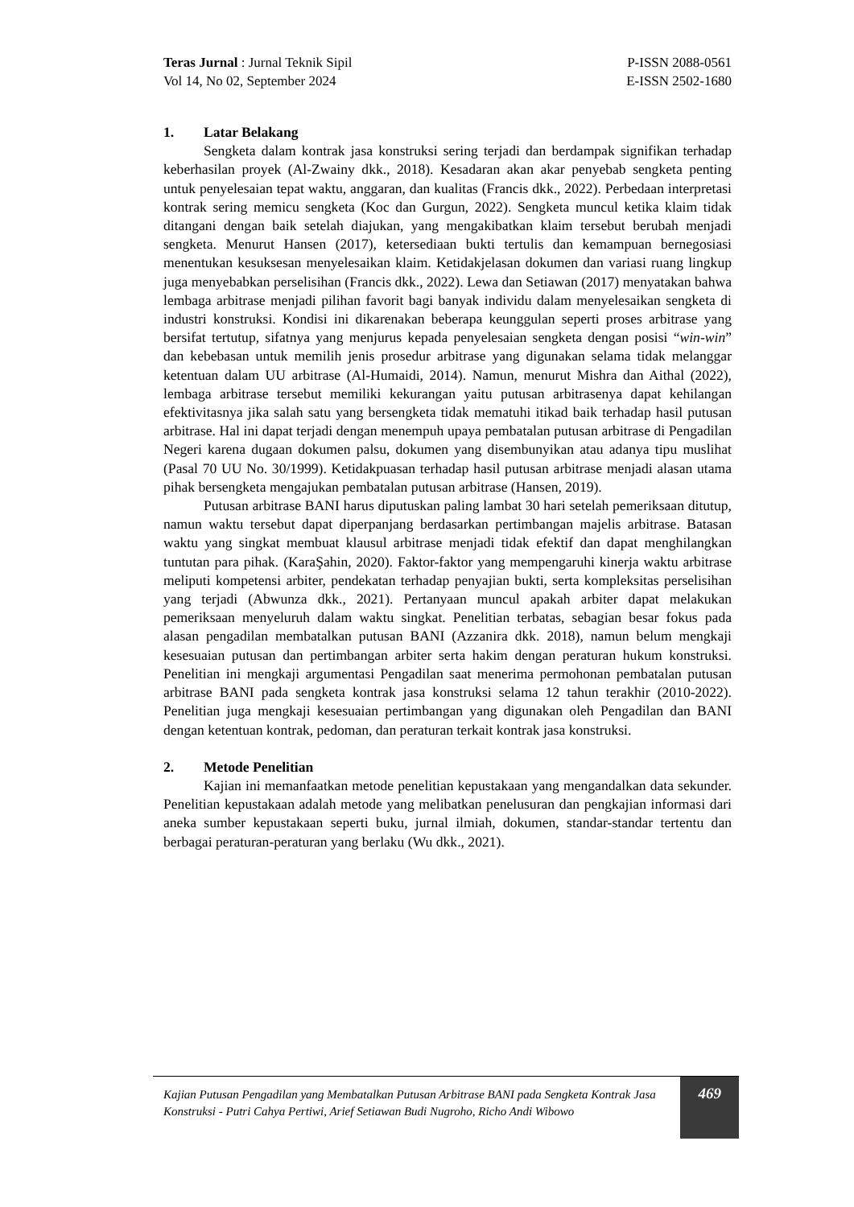Teras Jurnal : Jurnal Teknik Sipil
Vol 14, No 02, September 2024
P-ISSN 2088-0561
E-ISSN 2502-1680
1. Latar Belakang
Sengketa dalam kontrak jasa konstruksi sering terjadi dan berdampak signifikan terhadap keberhasilan proyek (Al-Zwainy dkk., 2018). Kesadaran akan akar penyebab sengketa penting untuk penyelesaian tepat waktu, anggaran, dan kualitas (Francis dkk., 2022). Perbedaan interpretasi kontrak sering memicu sengketa (Koc dan Gurgun, 2022). Sengketa muncul ketika klaim tidak ditangani dengan baik setelah diajukan, yang mengakibatkan klaim tersebut berubah menjadi sengketa. Menurut Hansen (2017), ketersediaan bukti tertulis dan kemampuan bernegosiasi menentukan kesuksesan menyelesaikan klaim. Ketidakjelasan dokumen dan variasi ruang lingkup juga menyebabkan perselisihan (Francis dkk., 2022). Lewa dan Setiawan (2017) menyatakan bahwa lembaga arbitrase menjadi pilihan favorit bagi banyak individu dalam menyelesaikan sengketa di industri konstruksi. Kondisi ini dikarenakan beberapa keunggulan seperti proses arbitrase yang bersifat tertutup, sifatnya yang menjurus kepada penyelesaian sengketa dengan posisi “win-win” dan kebebasan untuk memilih jenis prosedur arbitrase yang digunakan selama tidak melanggar ketentuan dalam UU arbitrase (Al-Humaidi, 2014). Namun, menurut Mishra dan Aithal (2022), lembaga arbitrase tersebut memiliki kekurangan yaitu putusan arbitrasenya dapat kehilangan efektivitasnya jika salah satu yang bersengketa tidak mematuhi itikad baik terhadap hasil putusan arbitrase. Hal ini dapat terjadi dengan menempuh upaya pembatalan putusan arbitrase di Pengadilan Negeri karena dugaan dokumen palsu, dokumen yang disembunyikan atau adanya tipu muslihat (Pasal 70 UU No. 30/1999). Ketidakpuasan terhadap hasil putusan arbitrase menjadi alasan utama pihak bersengketa mengajukan pembatalan putusan arbitrase (Hansen, 2019).
Putusan arbitrase BANI harus diputuskan paling lambat 30 hari setelah pemeriksaan ditutup, namun waktu tersebut dapat diperpanjang berdasarkan pertimbangan majelis arbitrase. Batasan waktu yang singkat membuat klausul arbitrase menjadi tidak efektif dan dapat menghilangkan tuntutan para pihak. (KaraŞahin, 2020). Faktor-faktor yang mempengaruhi kinerja waktu arbitrase meliputi kompetensi arbiter, pendekatan terhadap penyajian bukti, serta kompleksitas perselisihan yang terjadi (Abwunza dkk., 2021). Pertanyaan muncul apakah arbiter dapat melakukan pemeriksaan menyeluruh dalam waktu singkat. Penelitian terbatas, sebagian besar fokus pada alasan pengadilan membatalkan putusan BANI (Azzanira dkk. 2018), namun belum mengkaji kesesuaian putusan dan pertimbangan arbiter serta hakim dengan peraturan hukum konstruksi. Penelitian ini mengkaji argumentasi Pengadilan saat menerima permohonan pembatalan putusan arbitrase BANI pada sengketa kontrak jasa konstruksi selama 12 tahun terakhir (2010-2022). Penelitian juga mengkaji kesesuaian pertimbangan yang digunakan oleh Pengadilan dan BANI dengan ketentuan kontrak, pedoman, dan peraturan terkait kontrak jasa konstruksi.
2. Metode Penelitian
Kajian ini memanfaatkan metode penelitian kepustakaan yang mengandalkan data sekunder. Penelitian kepustakaan adalah metode yang melibatkan penelusuran dan pengkajian informasi dari aneka sumber kepustakaan seperti buku, jurnal ilmiah, dokumen, standar-standar tertentu dan berbagai peraturan-peraturan yang berlaku (Wu dkk., 2021).
Kajian Putusan Pengadilan yang Membatalkan Putusan Arbitrase BANI pada Sengketa Kontrak Jasa Konstruksi - Putri Cahya Pertiwi, Arief Setiawan Budi Nugroho, Richo Andi Wibowo
469